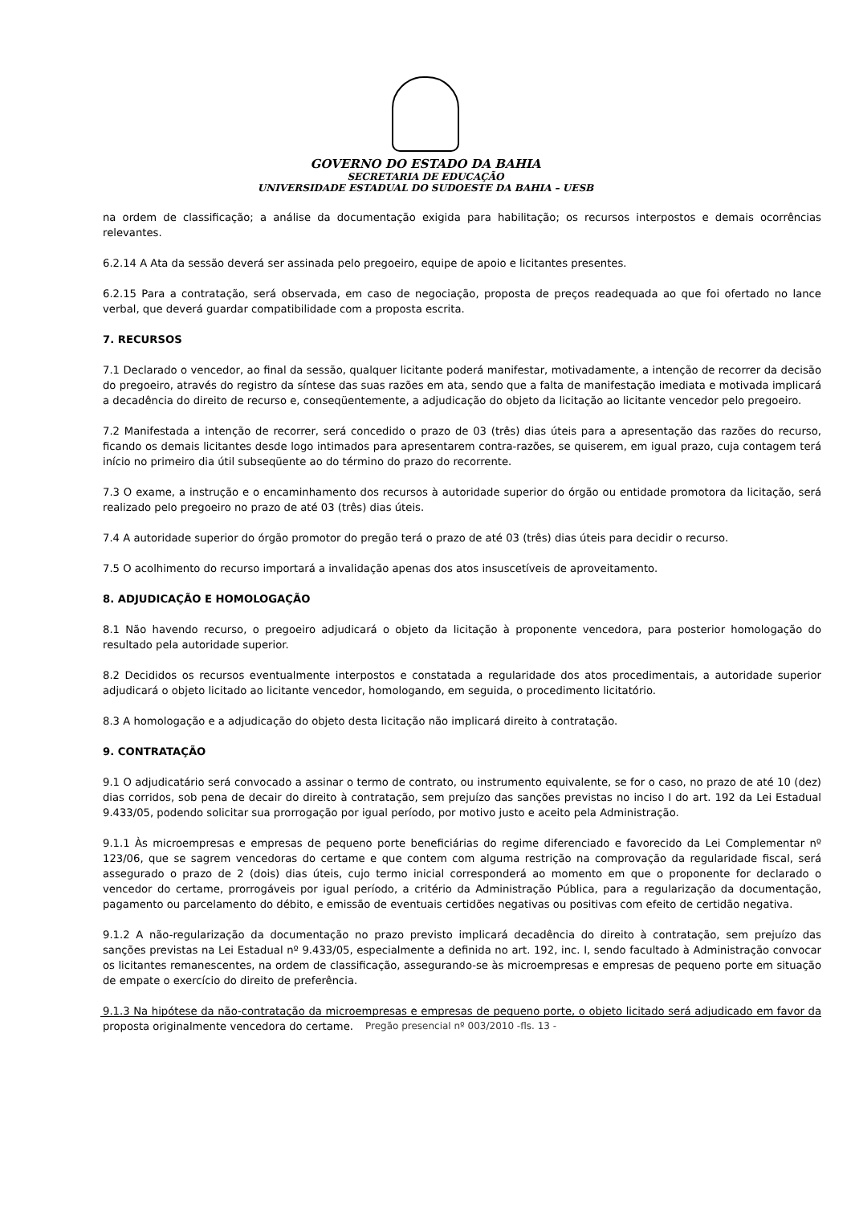GOVERNO DO ESTADO DA BAHIA
SECRETARIA DE EDUCAÇÃO
UNIVERSIDADE ESTADUAL DO SUDOESTE DA BAHIA – UESB
na ordem de classificação; a análise da documentação exigida para habilitação; os recursos interpostos e demais ocorrências relevantes.
6.2.14 A Ata da sessão deverá ser assinada pelo pregoeiro, equipe de apoio e licitantes presentes.
6.2.15 Para a contratação, será observada, em caso de negociação, proposta de preços readequada ao que foi ofertado no lance verbal, que deverá guardar compatibilidade com a proposta escrita.
7. RECURSOS
7.1 Declarado o vencedor, ao final da sessão, qualquer licitante poderá manifestar, motivadamente, a intenção de recorrer da decisão do pregoeiro, através do registro da síntese das suas razões em ata, sendo que a falta de manifestação imediata e motivada implicará a decadência do direito de recurso e, conseqüentemente, a adjudicação do objeto da licitação ao licitante vencedor pelo pregoeiro.
7.2 Manifestada a intenção de recorrer, será concedido o prazo de 03 (três) dias úteis para a apresentação das razões do recurso, ficando os demais licitantes desde logo intimados para apresentarem contra-razões, se quiserem, em igual prazo, cuja contagem terá início no primeiro dia útil subseqüente ao do término do prazo do recorrente.
7.3 O exame, a instrução e o encaminhamento dos recursos à autoridade superior do órgão ou entidade promotora da licitação, será realizado pelo pregoeiro no prazo de até 03 (três) dias úteis.
7.4 A autoridade superior do órgão promotor do pregão terá o prazo de até 03 (três) dias úteis para decidir o recurso.
7.5 O acolhimento do recurso importará a invalidação apenas dos atos insuscetíveis de aproveitamento.
8. ADJUDICAÇÃO E HOMOLOGAÇÃO
8.1 Não havendo recurso, o pregoeiro adjudicará o objeto da licitação à proponente vencedora, para posterior homologação do resultado pela autoridade superior.
8.2 Decididos os recursos eventualmente interpostos e constatada a regularidade dos atos procedimentais, a autoridade superior adjudicará o objeto licitado ao licitante vencedor, homologando, em seguida, o procedimento licitatório.
8.3 A homologação e a adjudicação do objeto desta licitação não implicará direito à contratação.
9. CONTRATAÇÃO
9.1 O adjudicatário será convocado a assinar o termo de contrato, ou instrumento equivalente, se for o caso, no prazo de até 10 (dez) dias corridos, sob pena de decair do direito à contratação, sem prejuízo das sanções previstas no inciso I do art. 192 da Lei Estadual 9.433/05, podendo solicitar sua prorrogação por igual período, por motivo justo e aceito pela Administração.
9.1.1 Às microempresas e empresas de pequeno porte beneficiárias do regime diferenciado e favorecido da Lei Complementar nº 123/06, que se sagrem vencedoras do certame e que contem com alguma restrição na comprovação da regularidade fiscal, será assegurado o prazo de 2 (dois) dias úteis, cujo termo inicial corresponderá ao momento em que o proponente for declarado o vencedor do certame, prorrogáveis por igual período, a critério da Administração Pública, para a regularização da documentação, pagamento ou parcelamento do débito, e emissão de eventuais certidões negativas ou positivas com efeito de certidão negativa.
9.1.2 A não-regularização da documentação no prazo previsto implicará decadência do direito à contratação, sem prejuízo das sanções previstas na Lei Estadual nº 9.433/05, especialmente a definida no art. 192, inc. I, sendo facultado à Administração convocar os licitantes remanescentes, na ordem de classificação, assegurando-se às microempresas e empresas de pequeno porte em situação de empate o exercício do direito de preferência.
9.1.3 Na hipótese da não-contratação da microempresas e empresas de pequeno porte, o objeto licitado será adjudicado em favor da proposta originalmente vencedora do certame.
Pregão presencial nº 003/2010 -fls. 13 -